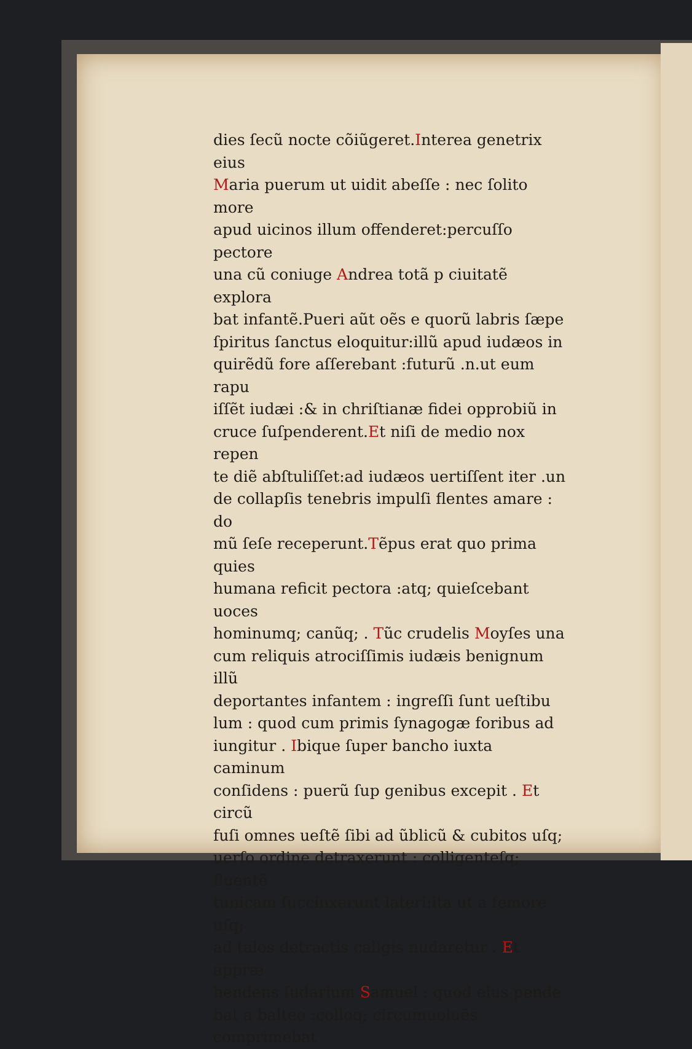dies ſecũ nocte cõiũgeret.Interea genetrix eius
Maria puerum ut uidit abeſſe : nec ſolito more
apud uicinos illum offenderet:percuſſo pectore
una cũ coniuge Andrea totã p ciuitatẽ explora
bat infantẽ.Pueri aũt oẽs e quorũ labris ſæpe
ſpiritus ſanctus eloquitur:illũ apud iudæos in
quirẽdũ fore aſſerebant :futurũ .n.ut eum rapu
iſſẽt iudæi :& in chriſtianæ fidei opprobiũ in
cruce ſuſpenderent.Et niſi de medio nox repen
te diẽ abſtuliſſet:ad iudæos uertiſſent iter .un
de collapſis tenebris impulſi flentes amare : do
mũ ſeſe receperunt.Tẽpus erat quo prima quies
humana reficit pectora :atq; quieſcebant uoces
hominumq; canũq; . Tũc crudelis Moyſes una
cum reliquis atrociſſimis iudæis benignum illũ
deportantes infantem : ingreſſi ſunt ueſtibu
lum : quod cum primis ſynagogæ foribus ad
iungitur . Ibique ſuper bancho iuxta caminum
conſidens : puerũ ſup genibus excepit . Et circũ
fuſi omnes ueſtẽ ſibi ad ũblicũ & cubitos uſq;
uerſo ordine detraxerunt : colligenteſq; fluentẽ
tunicam ſuccinxerunt lateri:ita ut a femore uſq;
ad talos detractis caligis nudaretur . Et appræ
hendens ſudarium Samuel : quod eius pende
bat a balteo :colloq; circumuoluẽs comprimebat